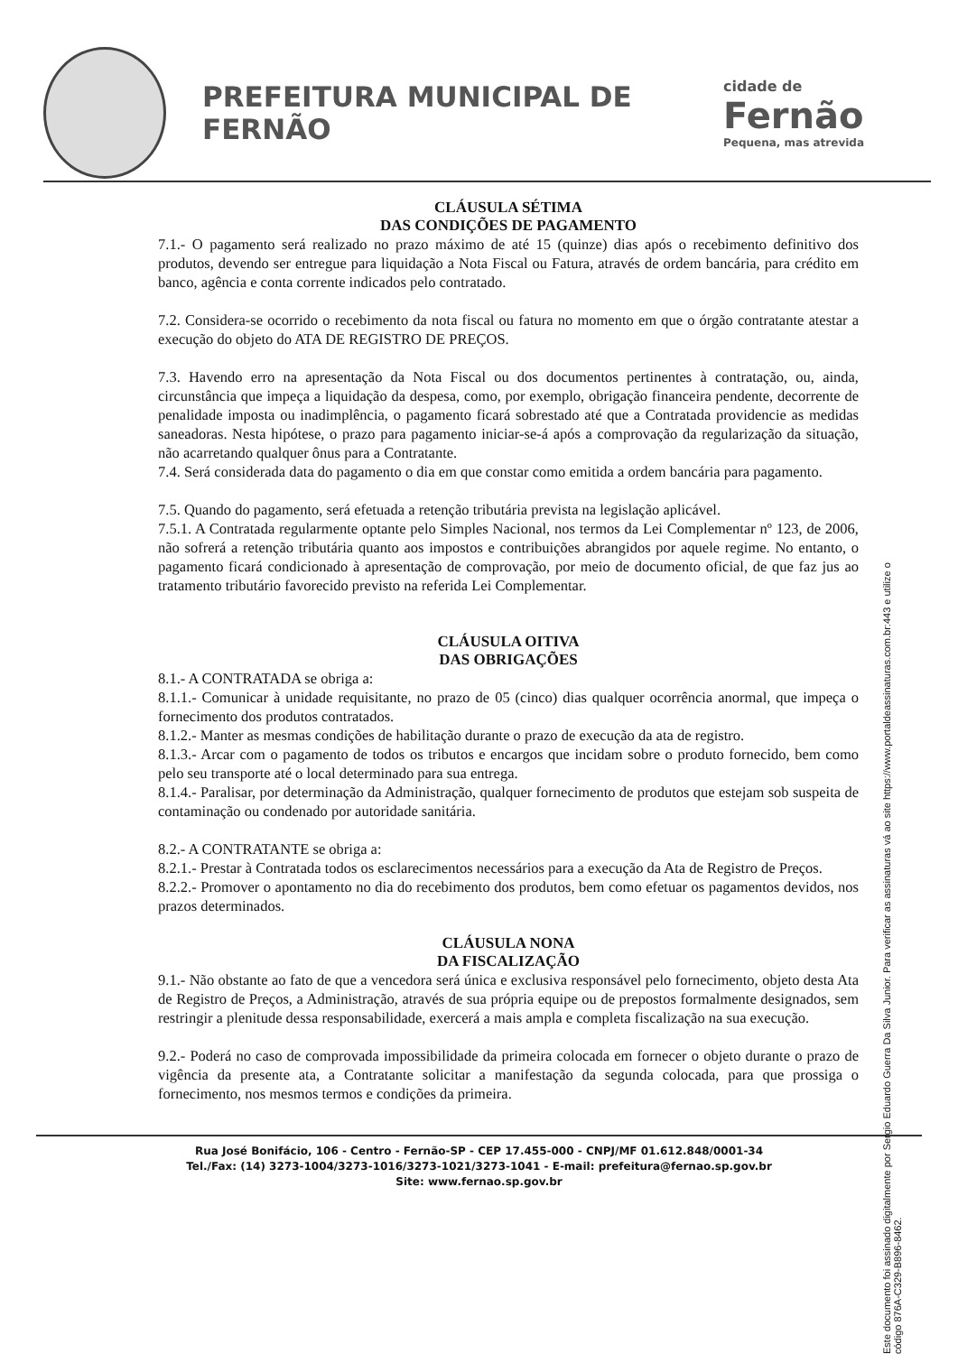PREFEITURA MUNICIPAL DE FERNÃO
cidade de
Fernão
Pequena, mas atrevida
CLÁUSULA SÉTIMA
DAS CONDIÇÕES DE PAGAMENTO
7.1.- O pagamento será realizado no prazo máximo de até 15 (quinze) dias após o recebimento definitivo dos produtos, devendo ser entregue para liquidação a Nota Fiscal ou Fatura, através de ordem bancária, para crédito em banco, agência e conta corrente indicados pelo contratado.
7.2. Considera-se ocorrido o recebimento da nota fiscal ou fatura no momento em que o órgão contratante atestar a execução do objeto do ATA DE REGISTRO DE PREÇOS.
7.3. Havendo erro na apresentação da Nota Fiscal ou dos documentos pertinentes à contratação, ou, ainda, circunstância que impeça a liquidação da despesa, como, por exemplo, obrigação financeira pendente, decorrente de penalidade imposta ou inadimplência, o pagamento ficará sobrestado até que a Contratada providencie as medidas saneadoras. Nesta hipótese, o prazo para pagamento iniciar-se-á após a comprovação da regularização da situação, não acarretando qualquer ônus para a Contratante.
7.4. Será considerada data do pagamento o dia em que constar como emitida a ordem bancária para pagamento.
7.5. Quando do pagamento, será efetuada a retenção tributária prevista na legislação aplicável.
7.5.1. A Contratada regularmente optante pelo Simples Nacional, nos termos da Lei Complementar nº 123, de 2006, não sofrerá a retenção tributária quanto aos impostos e contribuições abrangidos por aquele regime. No entanto, o pagamento ficará condicionado à apresentação de comprovação, por meio de documento oficial, de que faz jus ao tratamento tributário favorecido previsto na referida Lei Complementar.
CLÁUSULA OITIVA
DAS OBRIGAÇÕES
8.1.- A CONTRATADA se obriga a:
8.1.1.- Comunicar à unidade requisitante, no prazo de 05 (cinco) dias qualquer ocorrência anormal, que impeça o fornecimento dos produtos contratados.
8.1.2.- Manter as mesmas condições de habilitação durante o prazo de execução da ata de registro.
8.1.3.- Arcar com o pagamento de todos os tributos e encargos que incidam sobre o produto fornecido, bem como pelo seu transporte até o local determinado para sua entrega.
8.1.4.- Paralisar, por determinação da Administração, qualquer fornecimento de produtos que estejam sob suspeita de contaminação ou condenado por autoridade sanitária.
8.2.- A CONTRATANTE se obriga a:
8.2.1.- Prestar à Contratada todos os esclarecimentos necessários para a execução da Ata de Registro de Preços.
8.2.2.- Promover o apontamento no dia do recebimento dos produtos, bem como efetuar os pagamentos devidos, nos prazos determinados.
CLÁUSULA NONA
DA FISCALIZAÇÃO
9.1.- Não obstante ao fato de que a vencedora será única e exclusiva responsável pelo fornecimento, objeto desta Ata de Registro de Preços, a Administração, através de sua própria equipe ou de prepostos formalmente designados, sem restringir a plenitude dessa responsabilidade, exercerá a mais ampla e completa fiscalização na sua execução.
9.2.- Poderá no caso de comprovada impossibilidade da primeira colocada em fornecer o objeto durante o prazo de vigência da presente ata, a Contratante solicitar a manifestação da segunda colocada, para que prossiga o fornecimento, nos mesmos termos e condições da primeira.
Este documento foi assinado digitalmente por Sergio Eduardo Guerra Da Silva Junior. Para verificar as assinaturas vá ao site https://www.portaldeassinaturas.com.br:443 e utilize o código 876A-C329-B896-8462.
Rua José Bonifácio, 106 - Centro - Fernão-SP - CEP 17.455-000 - CNPJ/MF 01.612.848/0001-34
Tel./Fax: (14) 3273-1004/3273-1016/3273-1021/3273-1041 - E-mail: prefeitura@fernao.sp.gov.br
Site: www.fernao.sp.gov.br